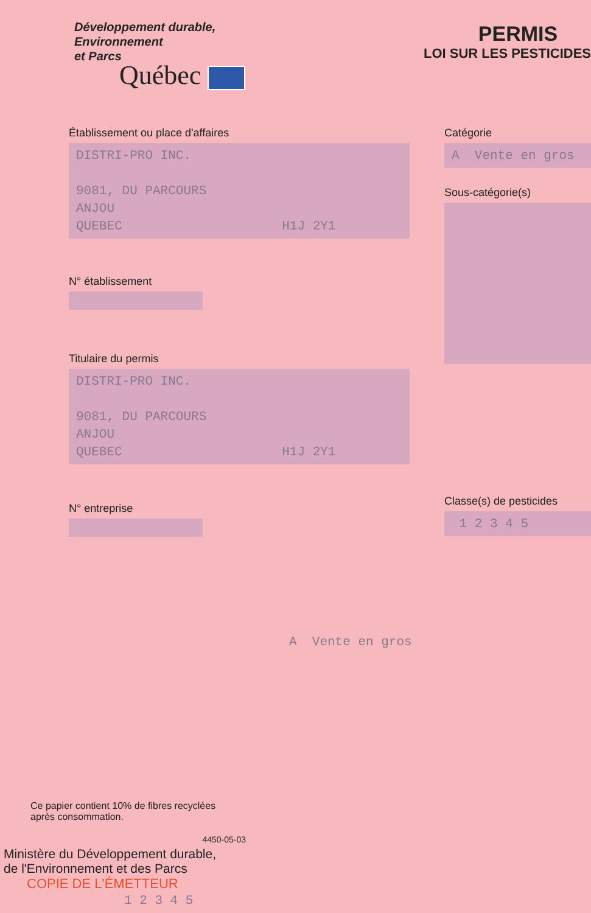Développement durable,
Environnement
et Parcs
Québec
PERMIS
LOI SUR LES PESTICIDES
Établissement ou place d'affaires
DISTRI-PRO INC.
9081, DU PARCOURS
ANJOU
QUEBEC H1J 2Y1
N° établissement
Titulaire du permis
DISTRI-PRO INC.
9081, DU PARCOURS
ANJOU
QUEBEC H1J 2Y1
N° entreprise
Catégorie
A Vente en gros
Sous-catégorie(s)
Classe(s) de pesticides
1 2 3 4 5
A Vente en gros
Ce papier contient 10% de fibres recyclées
après consommation.
4450-05-03
Ministère du Développement durable,
de l'Environnement et des Parcs
COPIE DE L'ÉMETTEUR 1 2 3 4 5